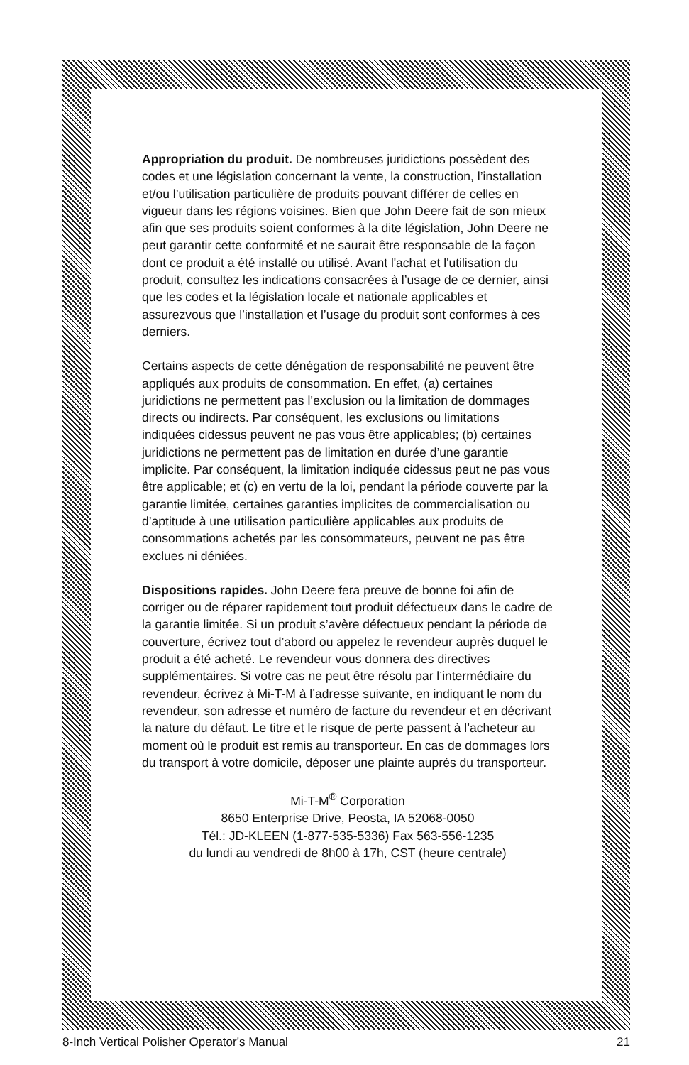Appropriation du produit. De nombreuses juridictions possèdent des codes et une législation concernant la vente, la construction, l’installation et/ou l’utilisation particulière de produits pouvant différer de celles en vigueur dans les régions voisines. Bien que John Deere fait de son mieux afin que ses produits soient conformes à la dite législation, John Deere ne peut garantir cette conformité et ne saurait être responsable de la façon dont ce produit a été installé ou utilisé. Avant l'achat et l'utilisation du produit, consultez les indications consacrées à l’usage de ce dernier, ainsi que les codes et la législation locale et nationale applicables et assurezvous que l’installation et l’usage du produit sont conformes à ces derniers.
Certains aspects de cette dénégation de responsabilité ne peuvent être appliqués aux produits de consommation. En effet, (a) certaines juridictions ne permettent pas l’exclusion ou la limitation de dommages directs ou indirects. Par conséquent, les exclusions ou limitations indiquées cidessus peuvent ne pas vous être applicables; (b) certaines juridictions ne permettent pas de limitation en durée d’une garantie implicite. Par conséquent, la limitation indiquée cidessus peut ne pas vous être applicable; et (c) en vertu de la loi, pendant la période couverte par la garantie limitée, certaines garanties implicites de commercialisation ou d’aptitude à une utilisation particulière applicables aux produits de consommations achetés par les consommateurs, peuvent ne pas être exclues ni déniées.
Dispositions rapides. John Deere fera preuve de bonne foi afin de corriger ou de réparer rapidement tout produit défectueux dans le cadre de la garantie limitée. Si un produit s’avère défectueux pendant la période de couverture, écrivez tout d’abord ou appelez le revendeur auprès duquel le produit a été acheté. Le revendeur vous donnera des directives supplémentaires. Si votre cas ne peut être résolu par l’intermédiaire du revendeur, écrivez à Mi-T-M à l’adresse suivante, en indiquant le nom du revendeur, son adresse et numéro de facture du revendeur et en décrivant la nature du défaut. Le titre et le risque de perte passent à l’acheteur au moment où le produit est remis au transporteur. En cas de dommages lors du transport à votre domicile, déposer une plainte auprés du transporteur.
Mi-T-M<sup>®</sup> Corporation
8650 Enterprise Drive, Peosta, IA 52068-0050
Tél.: JD-KLEEN (1-877-535-5336) Fax 563-556-1235
du lundi au vendredi de 8h00 à 17h, CST (heure centrale)
8-Inch Vertical Polisher Operator's Manual 21